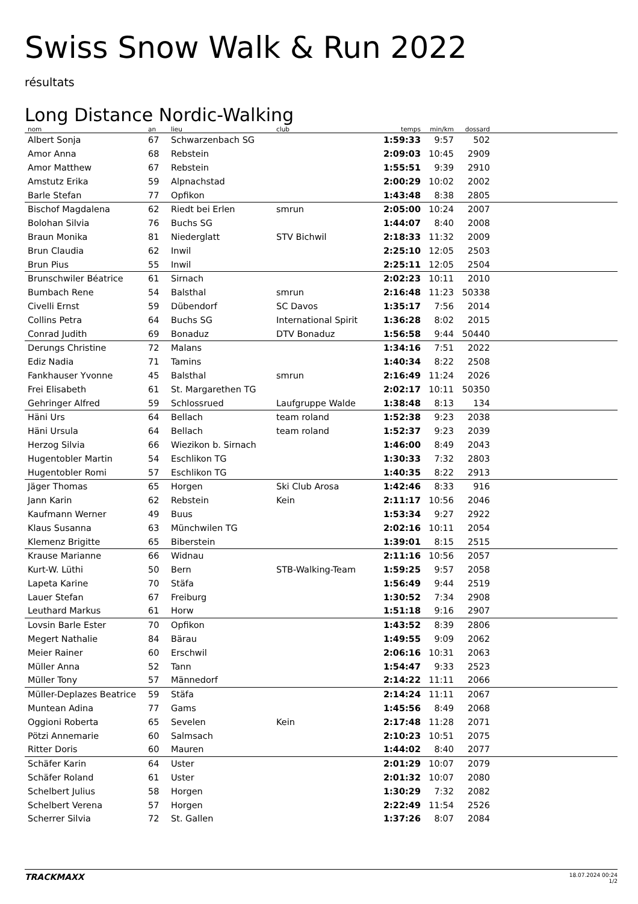Swiss Snow Walk & Run 2022
résultats
Long Distance Nordic-Walking
| nom | an | lieu | club | temps | min/km | dossard | |
| --- | --- | --- | --- | --- | --- | --- | --- |
| Albert Sonja | 67 | Schwarzenbach SG | | 1:59:33 | 9:57 | 502 | |
| Amor Anna | 68 | Rebstein | | 2:09:03 | 10:45 | 2909 | |
| Amor Matthew | 67 | Rebstein | | 1:55:51 | 9:39 | 2910 | |
| Amstutz Erika | 59 | Alpnachstad | | 2:00:29 | 10:02 | 2002 | |
| Barle Stefan | 77 | Opfikon | | 1:43:48 | 8:38 | 2805 | |
| Bischof Magdalena | 62 | Riedt bei Erlen | smrun | 2:05:00 | 10:24 | 2007 | |
| Bolohan Silvia | 76 | Buchs SG | | 1:44:07 | 8:40 | 2008 | |
| Braun Monika | 81 | Niederglatt | STV Bichwil | 2:18:33 | 11:32 | 2009 | |
| Brun Claudia | 62 | Inwil | | 2:25:10 | 12:05 | 2503 | |
| Brun Pius | 55 | Inwil | | 2:25:11 | 12:05 | 2504 | |
| Brunschwiler Béatrice | 61 | Sirnach | | 2:02:23 | 10:11 | 2010 | |
| Bumbach Rene | 54 | Balsthal | smrun | 2:16:48 | 11:23 | 50338 | |
| Civelli Ernst | 59 | Dübendorf | SC Davos | 1:35:17 | 7:56 | 2014 | |
| Collins Petra | 64 | Buchs SG | International Spirit | 1:36:28 | 8:02 | 2015 | |
| Conrad Judith | 69 | Bonaduz | DTV Bonaduz | 1:56:58 | 9:44 | 50440 | |
| Derungs Christine | 72 | Malans | | 1:34:16 | 7:51 | 2022 | |
| Ediz Nadia | 71 | Tamins | | 1:40:34 | 8:22 | 2508 | |
| Fankhauser Yvonne | 45 | Balsthal | smrun | 2:16:49 | 11:24 | 2026 | |
| Frei Elisabeth | 61 | St. Margarethen TG | | 2:02:17 | 10:11 | 50350 | |
| Gehringer Alfred | 59 | Schlossrued | Laufgruppe Walde | 1:38:48 | 8:13 | 134 | |
| Häni Urs | 64 | Bellach | team roland | 1:52:38 | 9:23 | 2038 | |
| Häni Ursula | 64 | Bellach | team roland | 1:52:37 | 9:23 | 2039 | |
| Herzog Silvia | 66 | Wiezikon b. Sirnach | | 1:46:00 | 8:49 | 2043 | |
| Hugentobler Martin | 54 | Eschlikon TG | | 1:30:33 | 7:32 | 2803 | |
| Hugentobler Romi | 57 | Eschlikon TG | | 1:40:35 | 8:22 | 2913 | |
| Jäger Thomas | 65 | Horgen | Ski Club Arosa | 1:42:46 | 8:33 | 916 | |
| Jann Karin | 62 | Rebstein | Kein | 2:11:17 | 10:56 | 2046 | |
| Kaufmann Werner | 49 | Buus | | 1:53:34 | 9:27 | 2922 | |
| Klaus Susanna | 63 | Münchwilen TG | | 2:02:16 | 10:11 | 2054 | |
| Klemenz Brigitte | 65 | Biberstein | | 1:39:01 | 8:15 | 2515 | |
| Krause Marianne | 66 | Widnau | | 2:11:16 | 10:56 | 2057 | |
| Kurt-W. Lüthi | 50 | Bern | STB-Walking-Team | 1:59:25 | 9:57 | 2058 | |
| Lapeta Karine | 70 | Stäfa | | 1:56:49 | 9:44 | 2519 | |
| Lauer Stefan | 67 | Freiburg | | 1:30:52 | 7:34 | 2908 | |
| Leuthard Markus | 61 | Horw | | 1:51:18 | 9:16 | 2907 | |
| Lovsin Barle Ester | 70 | Opfikon | | 1:43:52 | 8:39 | 2806 | |
| Megert Nathalie | 84 | Bärau | | 1:49:55 | 9:09 | 2062 | |
| Meier Rainer | 60 | Erschwil | | 2:06:16 | 10:31 | 2063 | |
| Müller Anna | 52 | Tann | | 1:54:47 | 9:33 | 2523 | |
| Müller Tony | 57 | Männedorf | | 2:14:22 | 11:11 | 2066 | |
| Müller-Deplazes Beatrice | 59 | Stäfa | | 2:14:24 | 11:11 | 2067 | |
| Muntean Adina | 77 | Gams | | 1:45:56 | 8:49 | 2068 | |
| Oggioni Roberta | 65 | Sevelen | Kein | 2:17:48 | 11:28 | 2071 | |
| Pötzi Annemarie | 60 | Salmsach | | 2:10:23 | 10:51 | 2075 | |
| Ritter Doris | 60 | Mauren | | 1:44:02 | 8:40 | 2077 | |
| Schäfer Karin | 64 | Uster | | 2:01:29 | 10:07 | 2079 | |
| Schäfer Roland | 61 | Uster | | 2:01:32 | 10:07 | 2080 | |
| Schelbert Julius | 58 | Horgen | | 1:30:29 | 7:32 | 2082 | |
| Schelbert Verena | 57 | Horgen | | 2:22:49 | 11:54 | 2526 | |
| Scherrer Silvia | 72 | St. Gallen | | 1:37:26 | 8:07 | 2084 | |
TRACKMAXX 18.07.2024 00:24
1/2